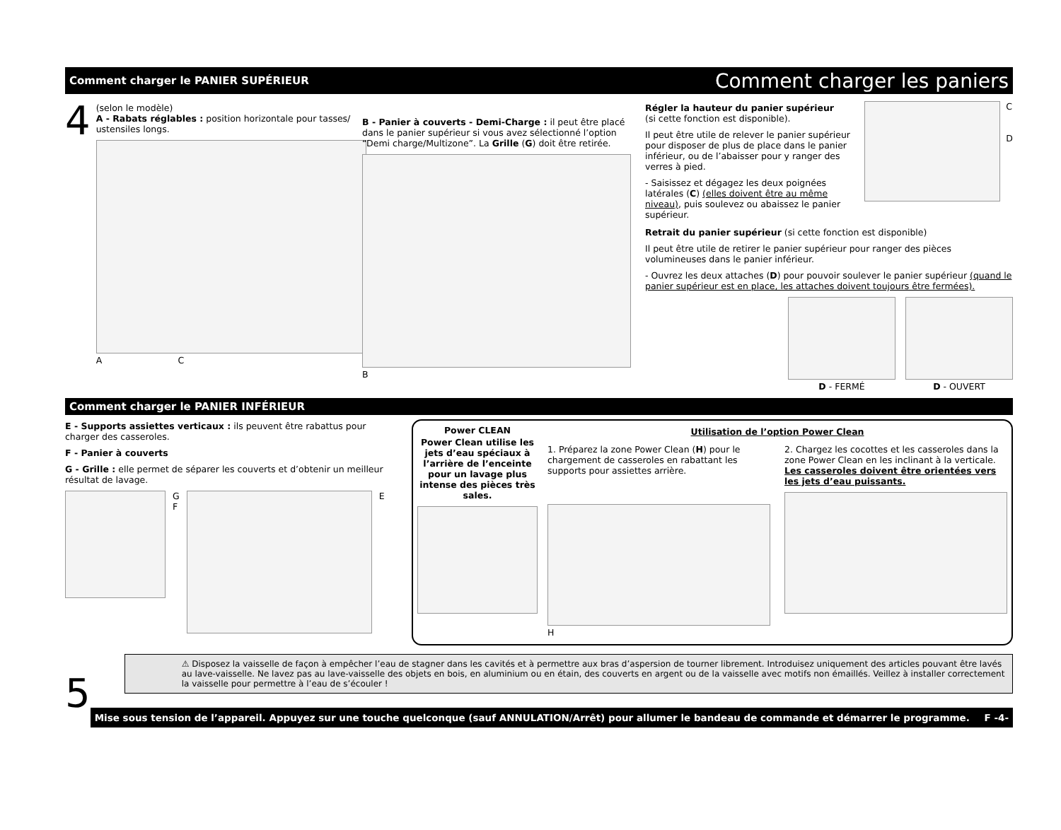Comment charger le PANIER SUPÉRIEUR
Comment charger les paniers
4
(selon le modèle)
A - Rabats réglables : position horizontale pour tasses/ ustensiles longs.
A C
B - Panier à couverts - Demi-Charge : il peut être placé dans le panier supérieur si vous avez sélectionné l’option “Demi charge/Multizone”. La Grille (G) doit être retirée.
B
Régler la hauteur du panier supérieur
(si cette fonction est disponible).
Il peut être utile de relever le panier supérieur pour disposer de plus de place dans le panier inférieur, ou de l’abaisser pour y ranger des verres à pied.
- Saisissez et dégagez les deux poignées latérales (C) (elles doivent être au même niveau), puis soulevez ou abaissez le panier supérieur.
C
D
Retrait du panier supérieur (si cette fonction est disponible)
Il peut être utile de retirer le panier supérieur pour ranger des pièces volumineuses dans le panier inférieur.
- Ouvrez les deux attaches (D) pour pouvoir soulever le panier supérieur (quand le panier supérieur est en place, les attaches doivent toujours être fermées).
D - FERMÉ D - OUVERT
Comment charger le PANIER INFÉRIEUR
E - Supports assiettes verticaux : ils peuvent être rabattus pour charger des casseroles.
F - Panier à couverts
G - Grille : elle permet de séparer les couverts et d’obtenir un meilleur résultat de lavage.
G
F
E
Power CLEAN
Power Clean utilise les jets d’eau spéciaux à l’arrière de l’enceinte pour un lavage plus intense des pièces très sales.
Utilisation de l’option Power Clean
1. Préparez la zone Power Clean (H) pour le chargement de casseroles en rabattant les supports pour assiettes arrière.
H
2. Chargez les cocottes et les casseroles dans la zone Power Clean en les inclinant à la verticale. Les casseroles doivent être orientées vers les jets d’eau puissants.
5
⚠ Disposez la vaisselle de façon à empêcher l’eau de stagner dans les cavités et à permettre aux bras d’aspersion de tourner librement. Introduisez uniquement des articles pouvant être lavés au lave-vaisselle. Ne lavez pas au lave-vaisselle des objets en bois, en aluminium ou en étain, des couverts en argent ou de la vaisselle avec motifs non émaillés. Veillez à installer correctement la vaisselle pour permettre à l’eau de s’écouler !
Mise sous tension de l’appareil. Appuyez sur une touche quelconque (sauf ANNULATION/Arrêt) pour allumer le bandeau de commande et démarrer le programme. F -4-